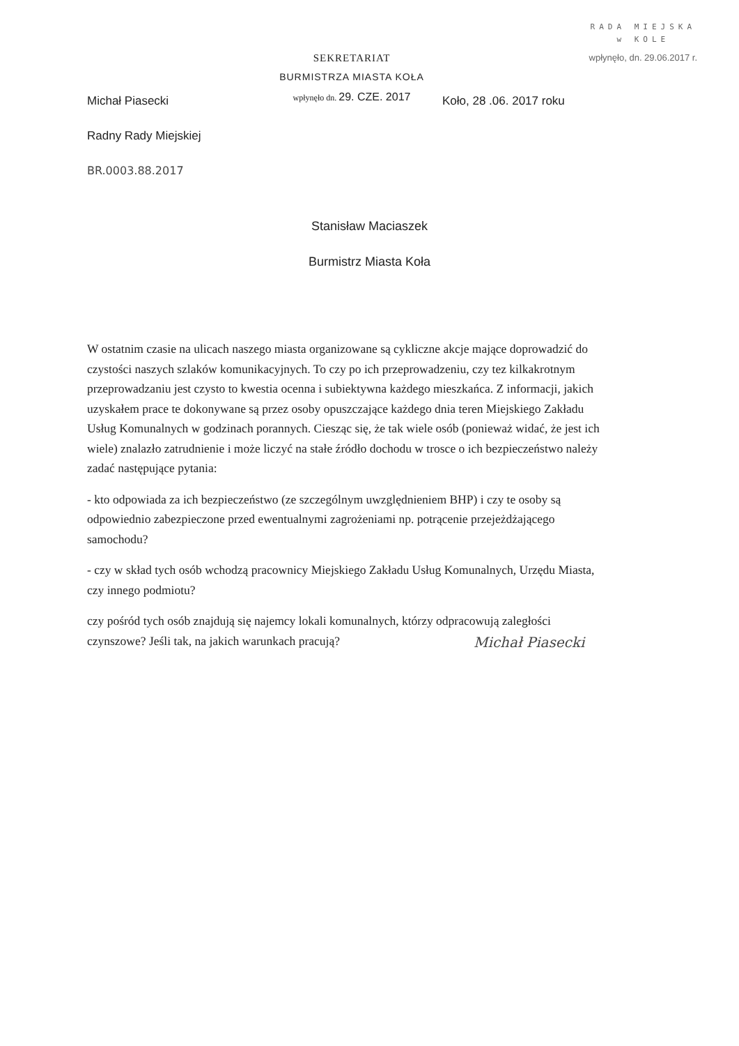RADA MIEJSKA
w KOLE
wpłynęło, dn. 29.06.2017 r.
Michał Piasecki
Radny Rady Miejskiej
BR.0003.88.2017
SEKRETARIAT
BURMISTRZA MIASTA KOŁA
wpłynęło dn. 29. CZE. 2017
Koło, 28 .06. 2017 roku
Stanisław Maciaszek
Burmistrz Miasta Koła
W ostatnim czasie na ulicach naszego miasta organizowane są cykliczne akcje mające doprowadzić do czystości naszych szlaków komunikacyjnych. To czy po ich przeprowadzeniu, czy tez kilkakrotnym przeprowadzaniu jest czysto to kwestia ocenna i subiektywna każdego mieszkańca. Z informacji, jakich uzyskałem prace te dokonywane są przez osoby opuszczające każdego dnia teren Miejskiego Zakładu Usług Komunalnych w godzinach porannych. Ciesząc się, że tak wiele osób (ponieważ widać, że jest ich wiele) znalazło zatrudnienie i może liczyć na stałe źródło dochodu w trosce o ich bezpieczeństwo należy zadać następujące pytania:
- kto odpowiada za ich bezpieczeństwo (ze szczególnym uwzględnieniem BHP) i czy te osoby są odpowiednio zabezpieczone przed ewentualnymi zagrożeniami np. potrącenie przejeżdżającego samochodu?
- czy w skład tych osób wchodzą pracownicy Miejskiego Zakładu Usług Komunalnych, Urzędu Miasta, czy innego podmiotu?
czy pośród tych osób znajdują się najemcy lokali komunalnych, którzy odpracowują zaległości czynszowe? Jeśli tak, na jakich warunkach pracują?
Michał Piasecki